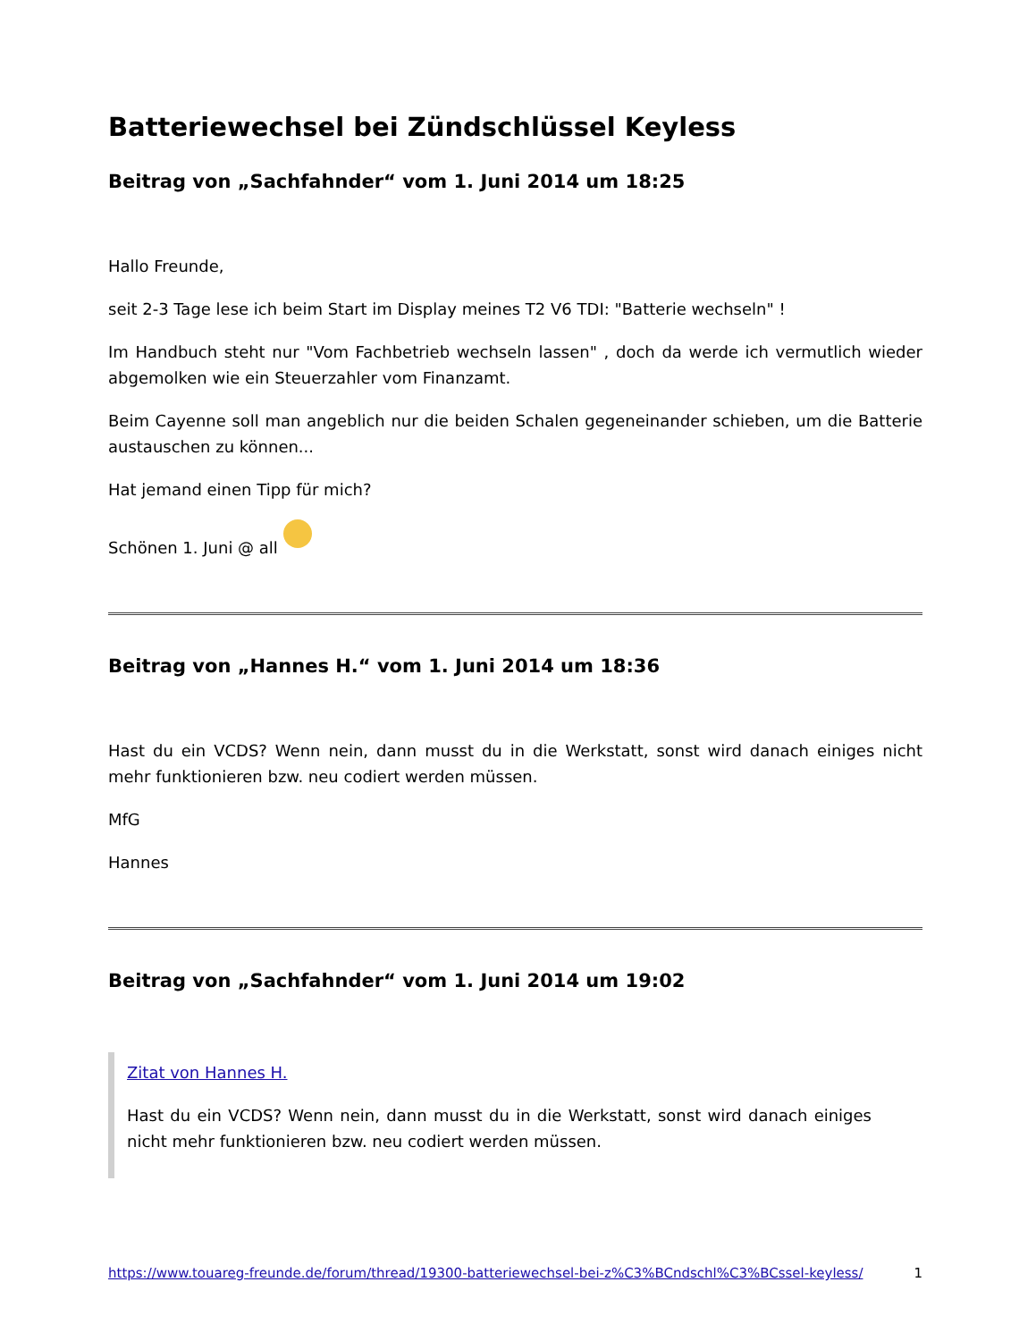Batteriewechsel bei Zündschlüssel Keyless
Beitrag von „Sachfahnder“ vom 1. Juni 2014 um 18:25
Hallo Freunde,
seit 2-3 Tage lese ich beim Start im Display meines T2 V6 TDI: "Batterie wechseln" !
Im Handbuch steht nur "Vom Fachbetrieb wechseln lassen" , doch da werde ich vermutlich wieder abgemolken wie ein Steuerzahler vom Finanzamt.
Beim Cayenne soll man angeblich nur die beiden Schalen gegeneinander schieben, um die Batterie austauschen zu können...
Hat jemand einen Tipp für mich?
Schönen 1. Juni @ all
Beitrag von „Hannes H.“ vom 1. Juni 2014 um 18:36
Hast du ein VCDS? Wenn nein, dann musst du in die Werkstatt, sonst wird danach einiges nicht mehr funktionieren bzw. neu codiert werden müssen.
MfG
Hannes
Beitrag von „Sachfahnder“ vom 1. Juni 2014 um 19:02
Zitat von Hannes H.
Hast du ein VCDS? Wenn nein, dann musst du in die Werkstatt, sonst wird danach einiges nicht mehr funktionieren bzw. neu codiert werden müssen.
https://www.touareg-freunde.de/forum/thread/19300-batteriewechsel-bei-z%C3%BCndschl%C3%BCssel-keyless/ 1